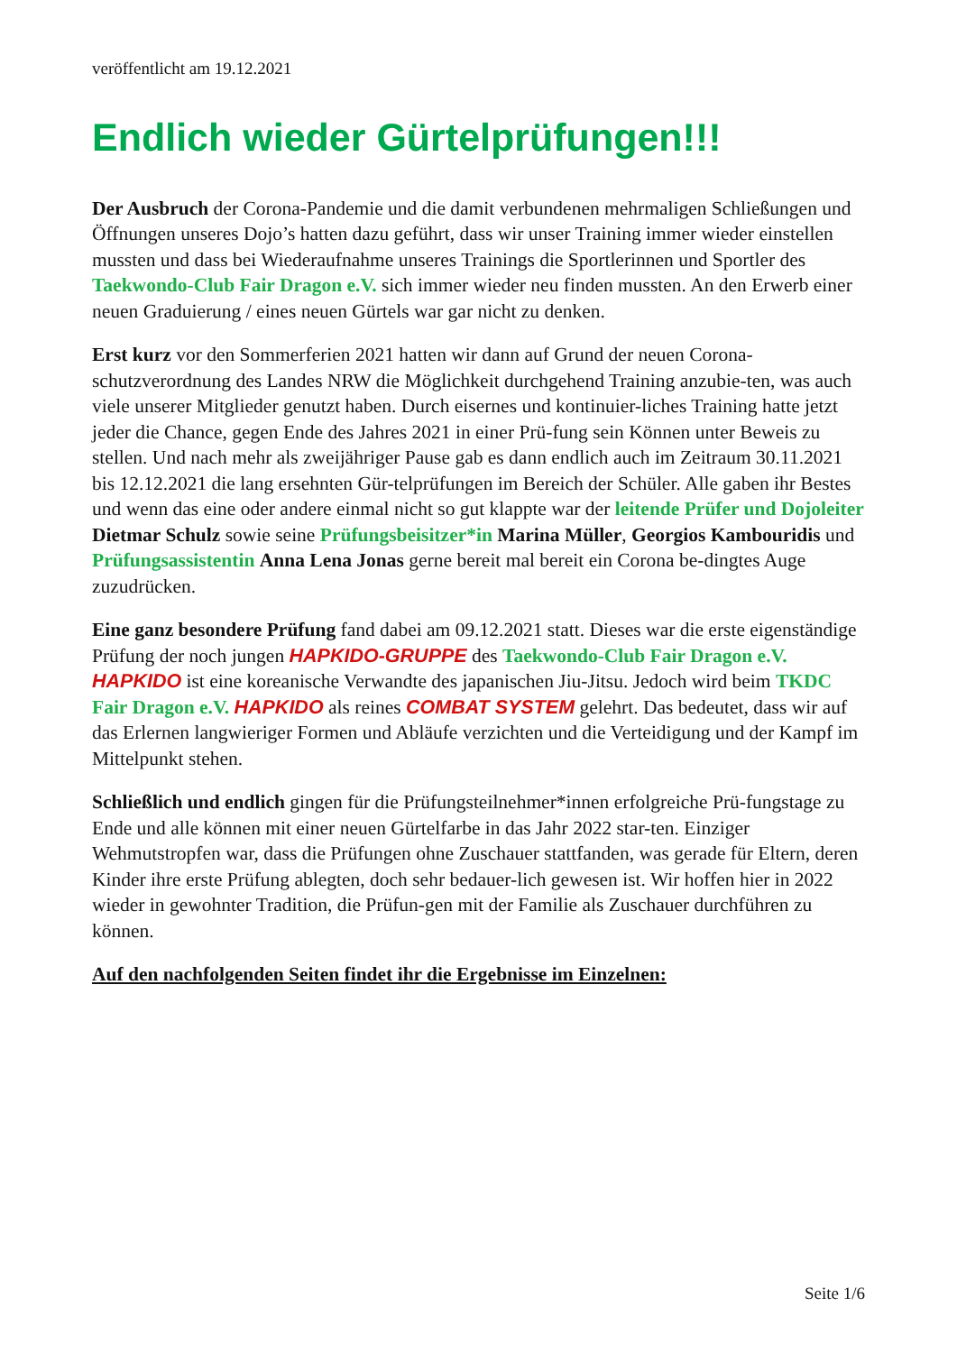veröffentlicht am 19.12.2021
Endlich wieder Gürtelprüfungen!!!
Der Ausbruch der Corona-Pandemie und die damit verbundenen mehrmaligen Schließungen und Öffnungen unseres Dojo’s hatten dazu geführt, dass wir unser Training immer wieder einstellen mussten und dass bei Wiederaufnahme unseres Trainings die Sportlerinnen und Sportler des Taekwondo-Club Fair Dragon e.V. sich immer wieder neu finden mussten. An den Erwerb einer neuen Graduierung / eines neuen Gürtels war gar nicht zu denken.
Erst kurz vor den Sommerferien 2021 hatten wir dann auf Grund der neuen Corona-schutzverordnung des Landes NRW die Möglichkeit durchgehend Training anzubie-ten, was auch viele unserer Mitglieder genutzt haben. Durch eisernes und kontinuier-liches Training hatte jetzt jeder die Chance, gegen Ende des Jahres 2021 in einer Prü-fung sein Können unter Beweis zu stellen. Und nach mehr als zweijähriger Pause gab es dann endlich auch im Zeitraum 30.11.2021 bis 12.12.2021 die lang ersehnten Gür-telprüfungen im Bereich der Schüler. Alle gaben ihr Bestes und wenn das eine oder andere einmal nicht so gut klappte war der leitende Prüfer und Dojoleiter Dietmar Schulz sowie seine Prüfungsbeisitzer*in Marina Müller, Georgios Kambouridis und Prüfungsassistentin Anna Lena Jonas gerne bereit mal bereit ein Corona be-dingtes Auge zuzudrücken.
Eine ganz besondere Prüfung fand dabei am 09.12.2021 statt. Dieses war die erste eigenständige Prüfung der noch jungen HAPKIDO-GRUPPE des Taekwondo-Club Fair Dragon e.V. HAPKIDO ist eine koreanische Verwandte des japanischen Jiu-Jitsu. Jedoch wird beim TKDC Fair Dragon e.V. HAPKIDO als reines COMBAT SYSTEM gelehrt. Das bedeutet, dass wir auf das Erlernen langwieriger Formen und Abläufe verzichten und die Verteidigung und der Kampf im Mittelpunkt stehen.
Schließlich und endlich gingen für die Prüfungsteilnehmer*innen erfolgreiche Prü-fungstage zu Ende und alle können mit einer neuen Gürtelfarbe in das Jahr 2022 star-ten. Einziger Wehmutstropfen war, dass die Prüfungen ohne Zuschauer stattfanden, was gerade für Eltern, deren Kinder ihre erste Prüfung ablegten, doch sehr bedauer-lich gewesen ist. Wir hoffen hier in 2022 wieder in gewohnter Tradition, die Prüfun-gen mit der Familie als Zuschauer durchführen zu können.
Auf den nachfolgenden Seiten findet ihr die Ergebnisse im Einzelnen:
Seite 1/6